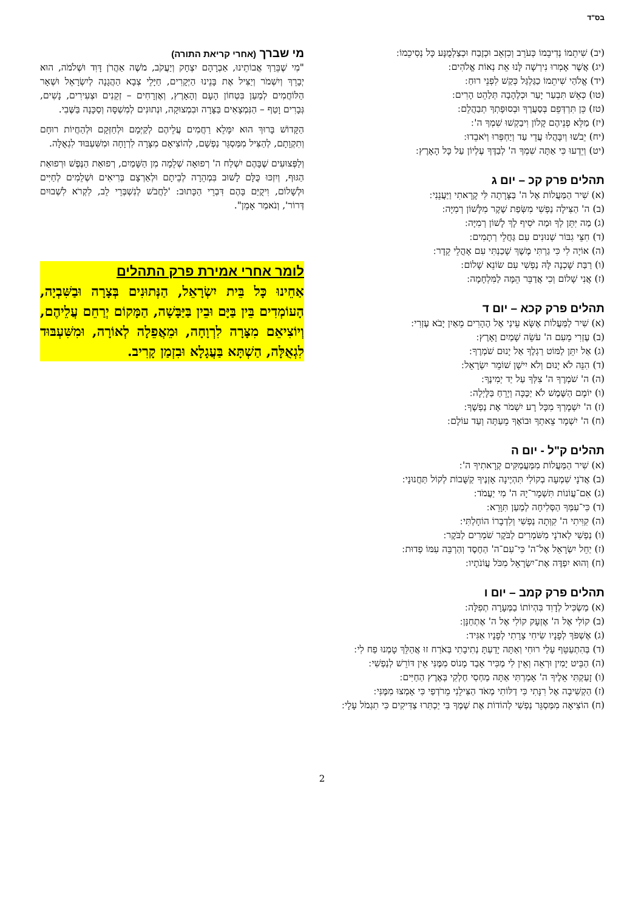בס"ד
(יב) שִׁיתֵמוֹ נְדִיבֵמוֹ כְּעֹרֵב וְכִזְאֵב וּכְזֶבַח וּכְצַלְמֻנָּע כָּל נְסִיכֵמוֹ ׃
(יג) אֲשֶׁר אָמְרוּ נִירְשָׁה לָּנוּ אֵת נְאוֹת אֱלֹהִים ׃
(יד) אֱלֹהַי שִׁיתֵמוֹ כַגַּלְגַּל כְּקַשׁ לִפְנֵי רוּחַ ׃
(טו) כְּאֵשׁ תִּבְעַר יָעַר וּכְלֶהָבָה תְּלַהֵט הָרִים ׃
(טז) כֵּן תִּרְדְּפֵם בְּסַעֲרֶךָ וּבְסוּפָתְךָ תְבַהֲלֵם ׃
(יז) מַלֵּא פְנֵיהֶם קָלוֹן וִיבַקְשׁוּ שִׁמְךָ ה' ׃
(יח) יֵבֹשׁוּ וְיִבָּהֲלוּ עֲדֵי עַד וְיַחְפְּרוּ וְיֹאבֵדוּ ׃
(יט) וְיֵדְעוּ כִּי אַתָּה שִׁמְךָ ה' לְבַדֶּךָ עֶלְיוֹן עַל כָּל הָאָרֶץ ׃
תהלים פרק קכ – יום ג
(א) שִׁיר הַמַּעֲלוֹת אֶל ה' בַּצָּרָתָה לִּי קָרָאתִי וַיַּעֲנֵנִי ׃
(ב) ה' הַצִּילָה נַפְשִׁי מִשְּׂפַת שֶׁקֶר מִלָּשׁוֹן רְמִיָּה ׃
(ג) מַה יִּתֵּן לְךָ וּמַה יֹּסִיף לָךְ לָשׁוֹן רְמִיָּה ׃
(ד) חִצֵּי גִבּוֹר שְׁנוּנִים עִם גַּחֲלֵי רְתָמִים ׃
(ה) אוֹיָה לִי כִּי גַרְתִּי מֶשֶׁךְ שָׁכַנְתִּי עִם אָהֳלֵי קֵדָר ׃
(ו) רַבַּת שָׁכְנָה לָּהּ נַפְשִׁי עִם שׂוֹנֵא שָׁלוֹם ׃
(ז) אֲנִי שָׁלוֹם וְכִי אֲדַבֵּר הֵמָּה לַמִּלְחָמָה ׃
תהלים פרק קכא – יום ד
(א) שִׁיר לַמַּעֲלוֹת אֶשָּׂא עֵינַי אֶל הֶהָרִים מֵאַיִן יָבֹא עֶזְרִי ׃
(ב) עֶזְרִי מֵעִם ה' עֹשֵׂה שָׁמַיִם וָאָרֶץ ׃
(ג) אַל יִתֵּן לַמּוֹט רַגְלֶךָ אַל יָנוּם שֹׁמְרֶךָ ׃
(ד) הִנֵּה לֹא יָנוּם וְלֹא יִישָׁן שׁוֹמֵר יִשְׂרָאֵל ׃
(ה) ה' שֹׁמְרֶךָ ה' צִלְּךָ עַל יַד יְמִינֶךָ ׃
(ו) יוֹמָם הַשֶּׁמֶשׁ לֹא יַכֶּכָּה וְיָרֵחַ בַּלָּיְלָה ׃
(ז) ה' יִשְׁמָרְךָ מִכָּל רָע יִשְׁמֹר אֶת נַפְשֶׁךָ ׃
(ח) ה' יִשְׁמָר צֵאתְךָ וּבוֹאֶךָ מֵעַתָּה וְעַד עוֹלָם ׃
תהלים ק"ל - יום ה
(א) שִׁיר הַמַּעֲלוֹת מִמַּעֲמַקִּים קְרָאתִיךָ ה' ׃
(ב) אֲדֹנָי שִׁמְעָה בְקוֹלִי תִּהְיֶינָה אָזְנֶיךָ קַשֻּׁבוֹת לְקוֹל תַּחֲנוּנָי ׃
(ג) אִם־עֲוֹנוֹת תִּשְׁמָר־יָהּ ה' מִי יַעֲמֹד ׃
(ד) כִּי־עִמְּךָ הַסְּלִיחָה לְמַעַן תִּוָּרֵא ׃
(ה) קִוִּיתִי ה' קִוְּתָה נַפְשִׁי וְלִדְבָרוֹ הוֹחָלְתִּי ׃
(ו) נַפְשִׁי לַאדֹנָי מִשֹּׁמְרִים לַבֹּקֶר שֹׁמְרִים לַבֹּקֶר ׃
(ז) יַחֵל יִשְׂרָאֵל אֶל־ה' כִּי־עִם־ה' הַחֶסֶד וְהַרְבֵּה עִמּוֹ פְדוּת ׃
(ח) וְהוּא יִפְדֶּה אֶת־יִשְׂרָאֵל מִכֹּל עֲוֹנֹתָיו ׃
תהלים פרק קמב – יום ו
(א) מַשְׂכִּיל לְדָוִד בִּהְיוֹתוֹ בַמְּעָרָה תְפִלָּה ׃
(ב) קוֹלִי אֶל ה' אֶזְעָק קוֹלִי אֶל ה' אֶתְחַנָּן ׃
(ג) אֶשְׁפֹּךְ לְפָנָיו שִׂיחִי צָרָתִי לְפָנָיו אַגִּיד ׃
(ד) בְּהִתְעַטֵּף עָלַי רוּחִי וְאַתָּה יָדַעְתָּ נְתִיבָתִי בְּאֹרַח זוּ אֲהַלֵּךְ טָמְנוּ פַח לִי ׃
(ה) הַבֵּיט יָמִין וּרְאֵה וְאֵין לִי מַכִּיר אָבַד מָנוֹס מִמֶּנִּי אֵין דּוֹרֵשׁ לְנַפְשִׁי ׃
(ו) זָעַקְתִּי אֵלֶיךָ ה' אָמַרְתִּי אַתָּה מַחְסִי חֶלְקִי בְּאֶרֶץ הַחַיִּים ׃
(ז) הַקְשִׁיבָה אֶל רִנָּתִי כִּי דַלּוֹתִי מְאֹד הַצִּילֵנִי מֵרֹדְפַי כִּי אָמְצוּ מִמֶּנִּי ׃
(ח) הוֹצִיאָה מִמַּסְגֵּר נַפְשִׁי לְהוֹדוֹת אֶת שְׁמֶךָ בִּי יַכְתִּרוּ צַדִּיקִים כִּי תִגְמֹל עָלָי ׃
מי שברך (אחרי קריאת התורה)
"מִי שֶׁבֵּרַךְ אֲבוֹתֵינוּ, אַבְרָהָם יִצְחָק וְיַעֲקֹב, מֹשֶׁה אַהֲרֹן דָּוִד וּשְׁלֹמֹה, הוּא יְבָרֵךְ וְיִשְׁמֹר וְיַצִּיל אֶת בָּנֵינוּ הַיְּקָרִים, חַיָּלֵי צְבָא הַהֲגָנָה לְיִשְׂרָאֵל וּשְׁאָר הַלּוֹחֲמִים לְמַעַן בִּטְחוֹן הָעָם וְהָאָרֶץ, וְאֶזְרָחִים – זְקֵנִים וּצְעִירִים, נָשִׁים, גְּבָרִים וָטַף – הַנִּמְצָאִים בַּצָּרָה וּבִמְצוּקָה, וּנְתוּנִים לְמִשְׁסָּה וְסַכָּנָה בַּשֶּׁבִי.
הַקָּדוֹשׁ בָּרוּךְ הוּא יִמָּלֵא רַחֲמִים עֲלֵיהֶם לְקַיְּמָם וּלְחַזְּקָם וּלְהַחֲיוֹת רוּחָם וְתִקְוָתָם, לְהַצִּיל מִמַּסְגֵּר נַפְשָׁם, לְהוֹצִיאָם מִצָּרָה לִרְוָחָה וּמִשִּׁעְבּוּד לִגְאֻלָּה.
וְלַפְּצוּעִים שֶׁבָּהֶם יִשְׁלַח ה' רְפוּאָה שְׁלֵמָה מִן הַשָּׁמַיִם, רְפוּאַת הַנֶּפֶשׁ וּרְפוּאַת הַגּוּף, וְיִזְכּוּ כֻּלָּם לָשׁוּב בִּמְהֵרָה לְבֵיתָם וּלְאַרְצָם בְּרִיאִים וּשְׁלֵמִים לְחַיִּים וּלְשָׁלוֹם, וִיקֻיַּם בָּהֶם דִּבְרֵי הַכָּתוּב: 'לַחֲבֹשׁ לְנִשְׁבְּרֵי לֵב, לִקְרֹא לִשְׁבוּיִם דְּרוֹר', וְנֹאמַר אָמֵן".
לומר אחרי אמירת פרק התהלים
אַחֵינוּ כָּל בֵּית יִשְׂרָאֵל, הַנְּתוּנִים בְּצָרָה וּבַשִּׁבְיָה, הָעוֹמְדִים בֵּין בַּיָּם וּבֵין בַּיַּבָּשָׁה, הַמָּקוֹם יְרַחֵם עֲלֵיהֶם, וְיוֹצִיאֵם מִצָּרָה לִרְוָחָה, וּמֵאֲפֵלָה לְאוֹרָה, וּמִשִּׁעְבּוּד לִגְאֻלָּה, הַשְׁתָּא בַּעֲגָלָא וּבִזְמַן קָרִיב.
2